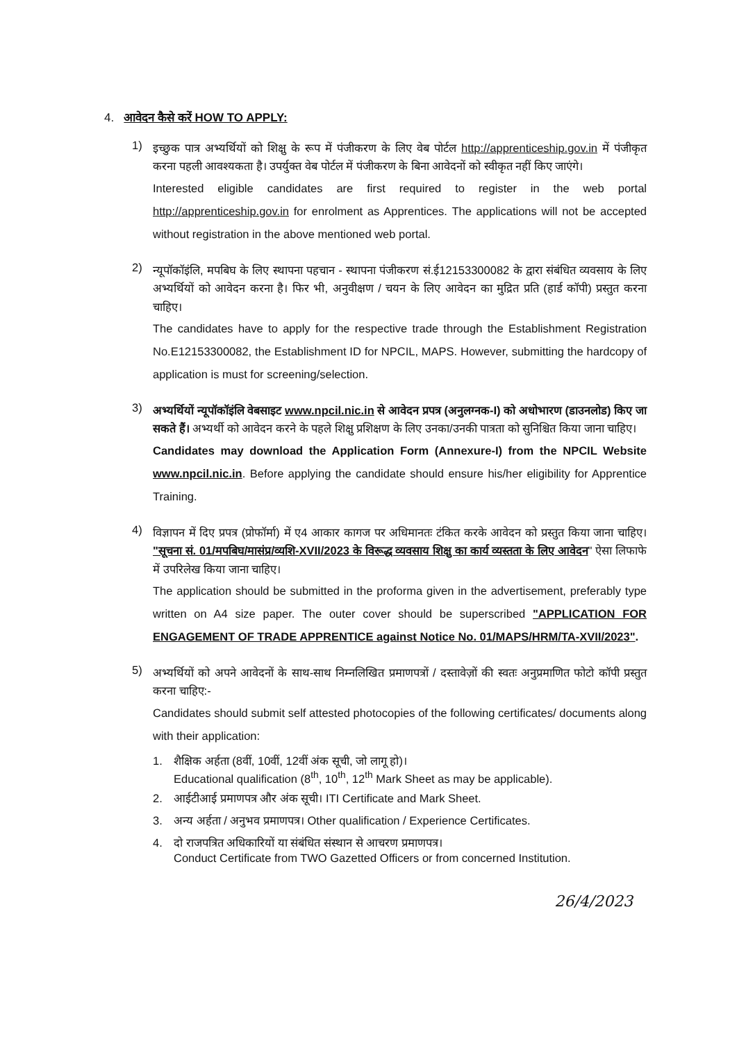4. आवेदन कैसे करें HOW TO APPLY:
1)
इच्छुक पात्र अभ्यर्थियों को शिक्षु के रूप में पंजीकरण के लिए वेब पोर्टल http://apprenticeship.gov.in में पंजीकृत करना पहली आवश्यकता है। उपर्युक्त वेब पोर्टल में पंजीकरण के बिना आवेदनों को स्वीकृत नहीं किए जाएंगे।
Interested eligible candidates are first required to register in the web portal http://apprenticeship.gov.in for enrolment as Apprentices. The applications will not be accepted without registration in the above mentioned web portal.
2)
न्यूपॉकॉइंलि, मपबिघ के लिए स्थापना पहचान - स्थापना पंजीकरण सं.ई12153300082 के द्वारा संबंधित व्यवसाय के लिए अभ्यर्थियों को आवेदन करना है। फिर भी, अनुवीक्षण / चयन के लिए आवेदन का मुद्रित प्रति (हार्ड कॉपी) प्रस्तुत करना चाहिए।
The candidates have to apply for the respective trade through the Establishment Registration No.E12153300082, the Establishment ID for NPCIL, MAPS. However, submitting the hardcopy of application is must for screening/selection.
3)
अभ्यर्थियों न्यूपॉकॉइंलि वेबसाइट www.npcil.nic.in से आवेदन प्रपत्र (अनुलग्नक-I) को अधोभारण (डाउनलोड) किए जा सकते हैं। अभ्यर्थी को आवेदन करने के पहले शिक्षु प्रशिक्षण के लिए उनका/उनकी पात्रता को सुनिश्चित किया जाना चाहिए।
Candidates may download the Application Form (Annexure-I) from the NPCIL Website www.npcil.nic.in. Before applying the candidate should ensure his/her eligibility for Apprentice Training.
4)
विज्ञापन में दिए प्रपत्र (प्रोफॉर्मा) में ए4 आकार कागज पर अधिमानतः टंकित करके आवेदन को प्रस्तुत किया जाना चाहिए। "सूचना सं. 01/मपबिघ/मासंप्र/व्यशि-XVII/2023 के विरूद्ध व्यवसाय शिक्षु का कार्य व्यस्तता के लिए आवेदन" ऐसा लिफाफे में उपरिलेख किया जाना चाहिए।
The application should be submitted in the proforma given in the advertisement, preferably type written on A4 size paper. The outer cover should be superscribed "APPLICATION FOR ENGAGEMENT OF TRADE APPRENTICE against Notice No. 01/MAPS/HRM/TA-XVII/2023".
5)
अभ्यर्थियों को अपने आवेदनों के साथ-साथ निम्नलिखित प्रमाणपत्रों / दस्तावेज़ों की स्वतः अनुप्रमाणित फोटो कॉपी प्रस्तुत करना चाहिए:-
Candidates should submit self attested photocopies of the following certificates/ documents along with their application:
1. शैक्षिक अर्हता (8वीं, 10वीं, 12वीं अंक सूची, जो लागू हो)।
Educational qualification (8<sup>th</sup>, 10<sup>th</sup>, 12<sup>th</sup> Mark Sheet as may be applicable).
2. आईटीआई प्रमाणपत्र और अंक सूची। ITI Certificate and Mark Sheet.
3. अन्य अर्हता / अनुभव प्रमाणपत्र। Other qualification / Experience Certificates.
4. दो राजपत्रित अधिकारियों या संबंधित संस्थान से आचरण प्रमाणपत्र।
Conduct Certificate from TWO Gazetted Officers or from concerned Institution.
26/4/2023